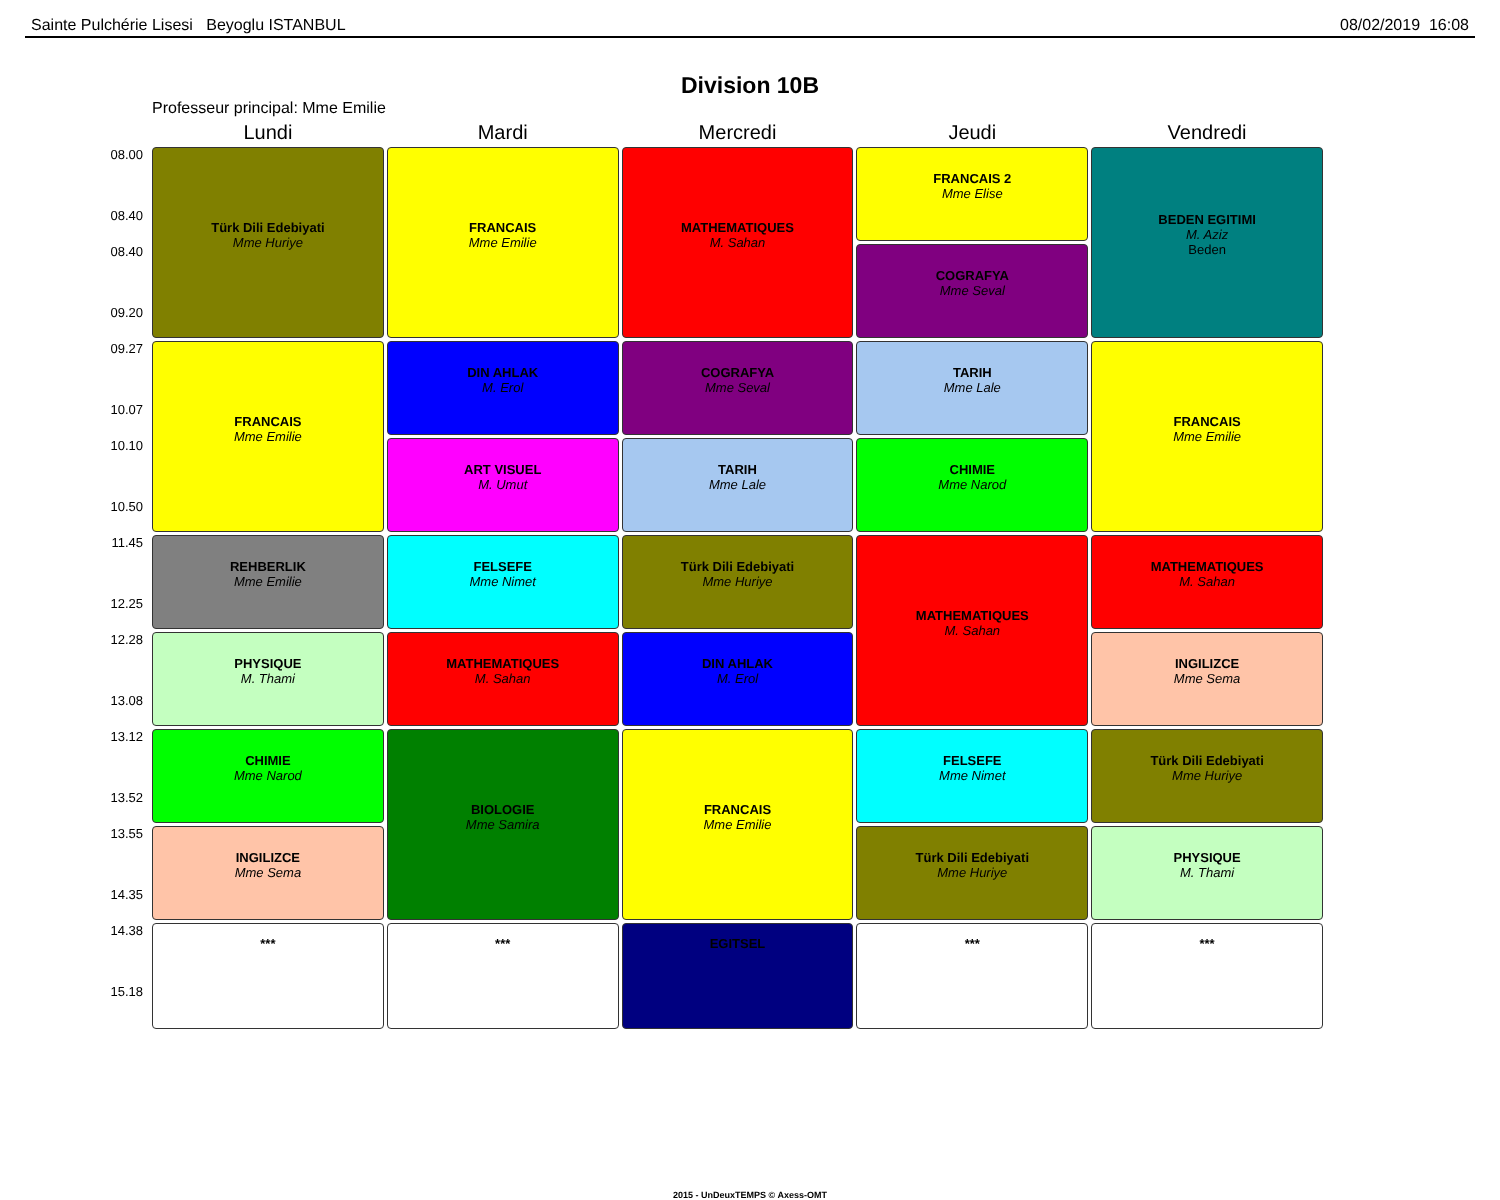Sainte Pulchérie Lisesi Beyoglu ISTANBUL 08/02/2019 16:08
Division 10B
Professeur principal: Mme Emilie
| | Lundi | Mardi | Mercredi | Jeudi | Vendredi |
| --- | --- | --- | --- | --- | --- |
| 08.00 08.40 | Türk Dili Edebiyati Mme Huriye | FRANCAIS Mme Emilie | MATHEMATIQUES M. Sahan | FRANCAIS 2 Mme Elise | BEDEN EGITIMI M. Aziz Beden |
| 08.40 09.20 | | | | COGRAFYA Mme Seval | |
| 09.27 10.07 | FRANCAIS Mme Emilie | DIN AHLAK M. Erol | COGRAFYA Mme Seval | TARIH Mme Lale | FRANCAIS Mme Emilie |
| 10.10 10.50 | | ART VISUEL M. Umut | TARIH Mme Lale | CHIMIE Mme Narod | |
| 11.45 12.25 | REHBERLIK Mme Emilie | FELSEFE Mme Nimet | Türk Dili Edebiyati Mme Huriye | MATHEMATIQUES M. Sahan | MATHEMATIQUES M. Sahan |
| 12.28 13.08 | PHYSIQUE M. Thami | MATHEMATIQUES M. Sahan | DIN AHLAK M. Erol | | INGILIZCE Mme Sema |
| 13.12 13.52 | CHIMIE Mme Narod | BIOLOGIE Mme Samira | FRANCAIS Mme Emilie | FELSEFE Mme Nimet | Türk Dili Edebiyati Mme Huriye |
| 13.55 14.35 | INGILIZCE Mme Sema | | | Türk Dili Edebiyati Mme Huriye | PHYSIQUE M. Thami |
| 14.38 15.18 | *** | *** | EGITSEL | *** | *** |
2015 - UnDeuxTEMPS © Axess-OMT